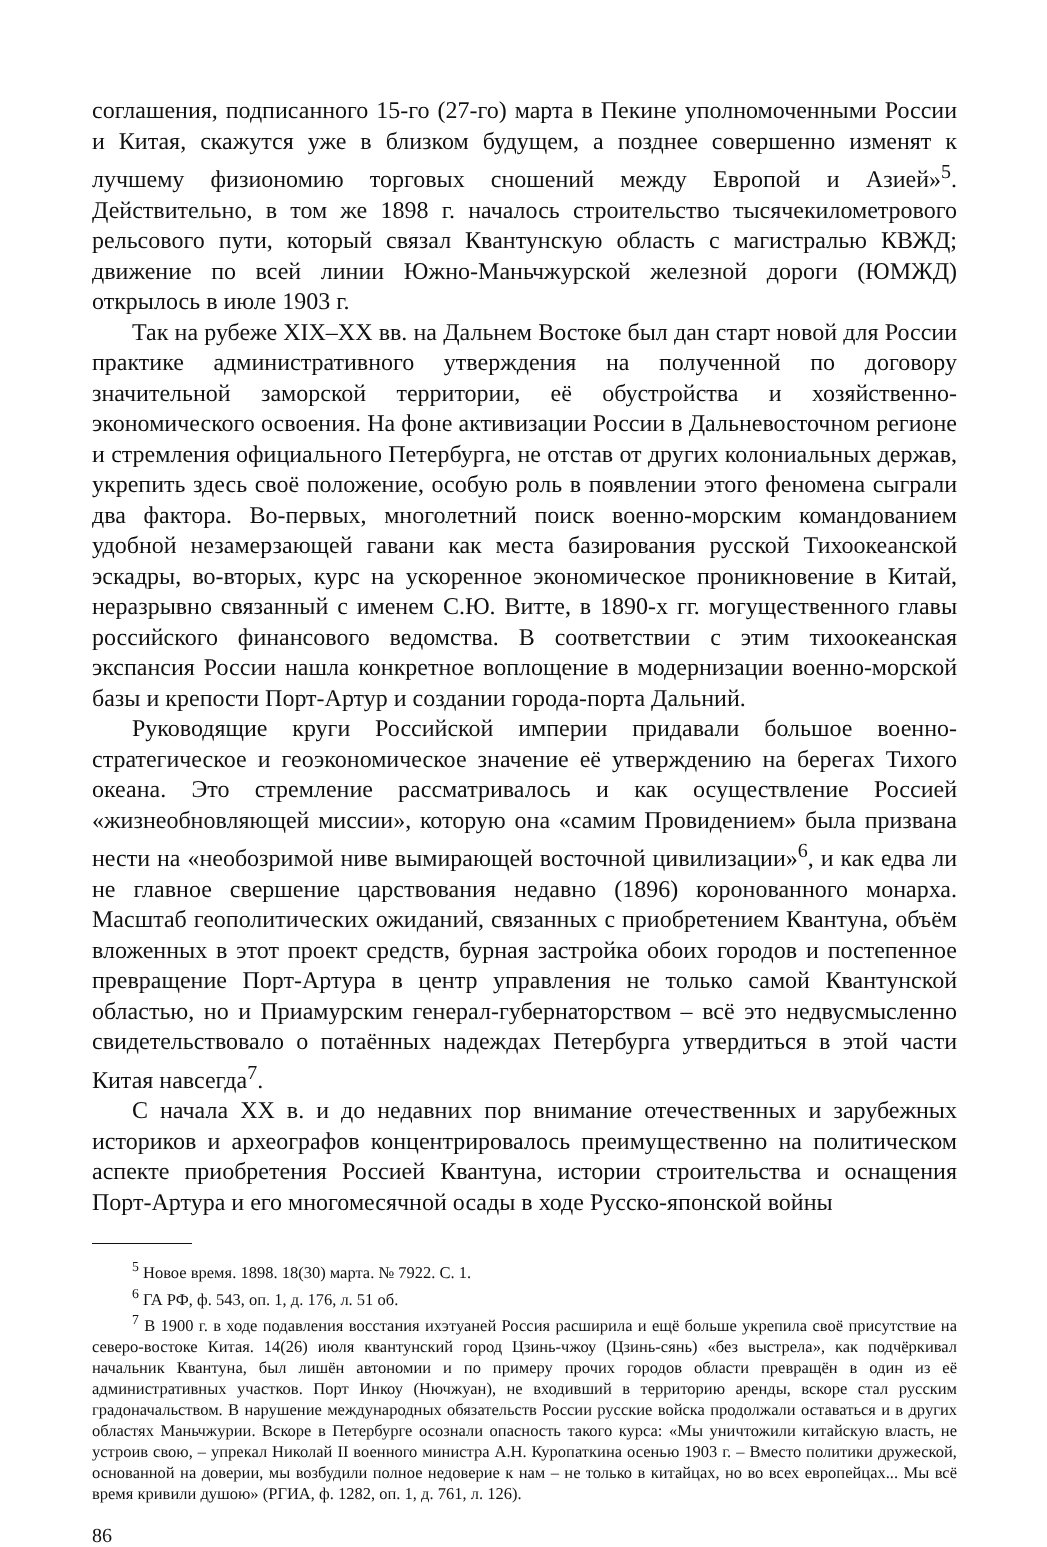соглашения, подписанного 15-го (27-го) марта в Пекине уполномоченными России и Китая, скажутся уже в близком будущем, а позднее совершенно изменят к лучшему физиономию торговых сношений между Европой и Азией»<sup>5</sup>. Действительно, в том же 1898 г. началось строительство тысячекилометрового рельсового пути, который связал Квантунскую область с магистралью КВЖД; движение по всей линии Южно-Маньчжурской железной дороги (ЮМЖД) открылось в июле 1903 г.
Так на рубеже XIX–XX вв. на Дальнем Востоке был дан старт новой для России практике административного утверждения на полученной по договору значительной заморской территории, её обустройства и хозяйственно-экономического освоения. На фоне активизации России в Дальневосточном регионе и стремления официального Петербурга, не отстав от других колониальных держав, укрепить здесь своё положение, особую роль в появлении этого феномена сыграли два фактора. Во-первых, многолетний поиск военно-морским командованием удобной незамерзающей гавани как места базирования русской Тихоокеанской эскадры, во-вторых, курс на ускоренное экономическое проникновение в Китай, неразрывно связанный с именем С.Ю. Витте, в 1890-х гг. могущественного главы российского финансового ведомства. В соответствии с этим тихоокеанская экспансия России нашла конкретное воплощение в модернизации военно-морской базы и крепости Порт-Артур и создании города-порта Дальний.
Руководящие круги Российской империи придавали большое военно-стратегическое и геоэкономическое значение её утверждению на берегах Тихого океана. Это стремление рассматривалось и как осуществление Россией «жизнеобновляющей миссии», которую она «самим Провидением» была призвана нести на «необозримой ниве вымирающей восточной цивилизации»<sup>6</sup>, и как едва ли не главное свершение царствования недавно (1896) коронованного монарха. Масштаб геополитических ожиданий, связанных с приобретением Квантуна, объём вложенных в этот проект средств, бурная застройка обоих городов и постепенное превращение Порт-Артура в центр управления не только самой Квантунской областью, но и Приамурским генерал-губернаторством – всё это недвусмысленно свидетельствовало о потаённых надеждах Петербурга утвердиться в этой части Китая навсегда<sup>7</sup>.
С начала XX в. и до недавних пор внимание отечественных и зарубежных историков и археографов концентрировалось преимущественно на политическом аспекте приобретения Россией Квантуна, истории строительства и оснащения Порт-Артура и его многомесячной осады в ходе Русско-японской войны
<sup>5</sup> Новое время. 1898. 18(30) марта. № 7922. С. 1.
<sup>6</sup> ГА РФ, ф. 543, оп. 1, д. 176, л. 51 об.
<sup>7</sup> В 1900 г. в ходе подавления восстания ихэтуаней Россия расширила и ещё больше укрепила своё присутствие на северо-востоке Китая. 14(26) июля квантунский город Цзинь-чжоу (Цзинь-сянь) «без выстрела», как подчёркивал начальник Квантуна, был лишён автономии и по примеру прочих городов области превращён в один из её административных участков. Порт Инкоу (Нючжуан), не входивший в территорию аренды, вскоре стал русским градоначальством. В нарушение международных обязательств России русские войска продолжали оставаться и в других областях Маньчжурии. Вскоре в Петербурге осознали опасность такого курса: «Мы уничтожили китайскую власть, не устроив свою, – упрекал Николай II военного министра А.Н. Куропаткина осенью 1903 г. – Вместо политики дружеской, основанной на доверии, мы возбудили полное недоверие к нам – не только в китайцах, но во всех европейцах... Мы всё время кривили душою» (РГИА, ф. 1282, оп. 1, д. 761, л. 126).
86